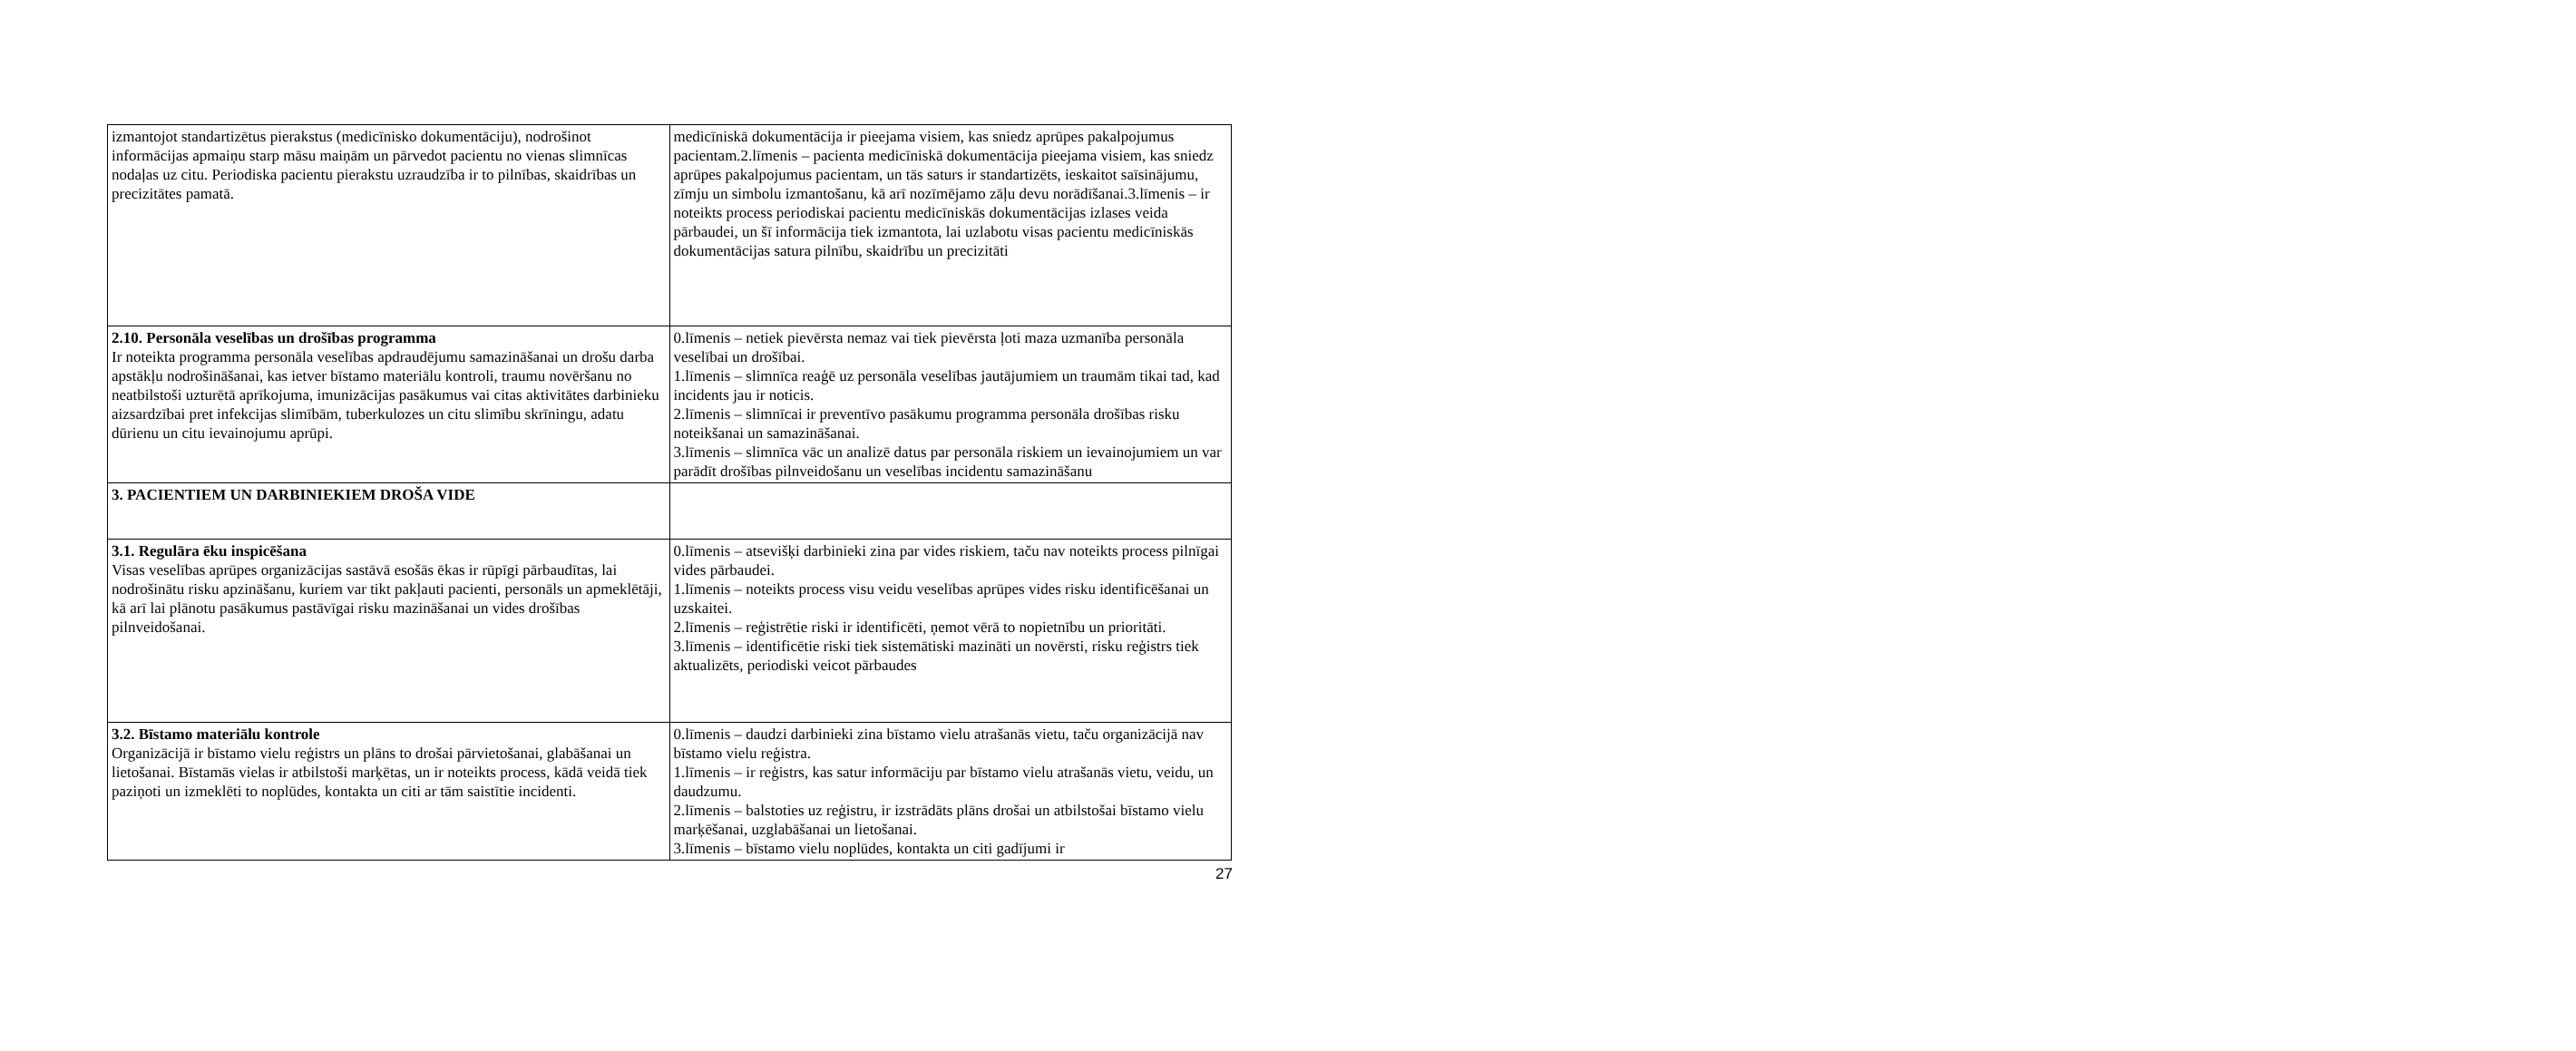| izmantojot standartizētus pierakstus (medicīnisko dokumentāciju), nodrošinot informācijas apmaiņu starp māsu maiņām un pārvedot pacientu no vienas slimnīcas nodaļas uz citu. Periodiska pacientu pierakstu uzraudzība ir to pilnības, skaidrības un precizitātes pamatā. | medicīniskā dokumentācija ir pieejama visiem, kas sniedz aprūpes pakalpojumus pacientam.2.līmenis – pacienta medicīniskā dokumentācija pieejama visiem, kas sniedz aprūpes pakalpojumus pacientam, un tās saturs ir standartizēts, ieskaitot saīsinājumu, zīmju un simbolu izmantošanu, kā arī nozīmējamo zāļu devu norādīšanai.3.līmenis – ir noteikts process periodiskai pacientu medicīniskās dokumentācijas izlases veida pārbaudei, un šī informācija tiek izmantota, lai uzlabotu visas pacientu medicīniskās dokumentācijas satura pilnību, skaidrību un precizitāti |
| 2.10. Personāla veselības un drošības programma Ir noteikta programma personāla veselības apdraudējumu samazināšanai un drošu darba apstākļu nodrošināšanai, kas ietver bīstamo materiālu kontroli, traumu novēršanu no neatbilstoši uzturētā aprīkojuma, imunizācijas pasākumus vai citas aktivitātes darbinieku aizsardzībai pret infekcijas slimībām, tuberkulozes un citu slimību skrīningu, adatu dūrienu un citu ievainojumu aprūpi. | 0.līmenis – netiek pievērsta nemaz vai tiek pievērsta ļoti maza uzmanība personāla veselībai un drošībai. 1.līmenis – slimnīca reaģē uz personāla veselības jautājumiem un traumām tikai tad, kad incidents jau ir noticis. 2.līmenis – slimnīcai ir preventīvo pasākumu programma personāla drošības risku noteikšanai un samazināšanai. 3.līmenis – slimnīca vāc un analizē datus par personāla riskiem un ievainojumiem un var parādīt drošības pilnveidošanu un veselības incidentu samazināšanu |
| 3. PACIENTIEM UN DARBINIEKIEM DROŠA VIDE | |
| 3.1. Regulāra ēku inspicēšana Visas veselības aprūpes organizācijas sastāvā esošās ēkas ir rūpīgi pārbaudītas, lai nodrošinātu risku apzināšanu, kuriem var tikt pakļauti pacienti, personāls un apmeklētāji, kā arī lai plānotu pasākumus pastāvīgai risku mazināšanai un vides drošības pilnveidošanai. | 0.līmenis – atsevišķi darbinieki zina par vides riskiem, taču nav noteikts process pilnīgai vides pārbaudei. 1.līmenis – noteikts process visu veidu veselības aprūpes vides risku identificēšanai un uzskaitei. 2.līmenis – reģistrētie riski ir identificēti, ņemot vērā to nopietnību un prioritāti. 3.līmenis – identificētie riski tiek sistemātiski mazināti un novērsti, risku reģistrs tiek aktualizēts, periodiski veicot pārbaudes |
| 3.2. Bīstamo materiālu kontrole Organizācijā ir bīstamo vielu reģistrs un plāns to drošai pārvietošanai, glabāšanai un lietošanai. Bīstamās vielas ir atbilstoši marķētas, un ir noteikts process, kādā veidā tiek paziņoti un izmeklēti to noplūdes, kontakta un citi ar tām saistītie incidenti. | 0.līmenis – daudzi darbinieki zina bīstamo vielu atrašanās vietu, taču organizācijā nav bīstamo vielu reģistra. 1.līmenis – ir reģistrs, kas satur informāciju par bīstamo vielu atrašanās vietu, veidu, un daudzumu. 2.līmenis – balstoties uz reģistru, ir izstrādāts plāns drošai un atbilstošai bīstamo vielu marķēšanai, uzglabāšanai un lietošanai. 3.līmenis – bīstamo vielu noplūdes, kontakta un citi gadījumi ir |
27